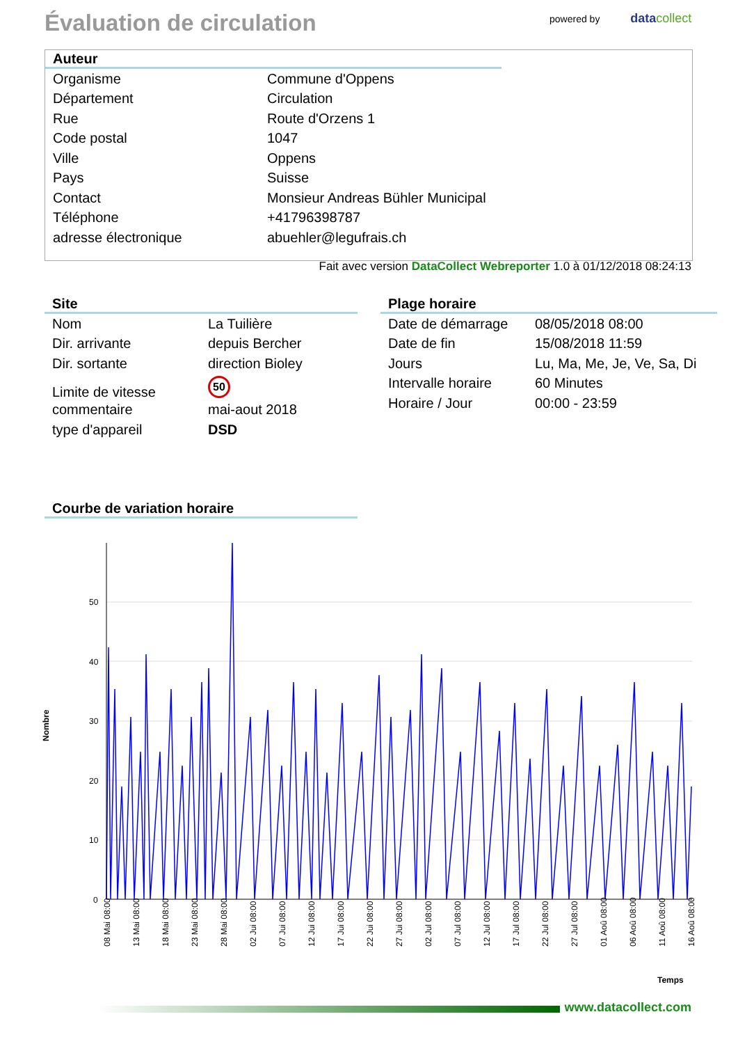Évaluation de circulation powered by datacollect
Auteur
| Organisme | Commune d'Oppens |
| Département | Circulation |
| Rue | Route d'Orzens 1 |
| Code postal | 1047 |
| Ville | Oppens |
| Pays | Suisse |
| Contact | Monsieur Andreas Bühler Municipal |
| Téléphone | +41796398787 |
| adresse électronique | abuehler@legufrais.ch |
Fait avec version DataCollect Webreporter 1.0 à 01/12/2018 08:24:13
Site
| Nom | La Tuilière |
| Dir. arrivante | depuis Bercher |
| Dir. sortante | direction Bioley |
| Limite de vitesse | 50 |
| commentaire | mai-aout 2018 |
| type d'appareil | DSD |
Plage horaire
| Date de démarrage | 08/05/2018 08:00 |
| Date de fin | 15/08/2018 11:59 |
| Jours | Lu, Ma, Me, Je, Ve, Sa, Di |
| Intervalle horaire | 60 Minutes |
| Horaire / Jour | 00:00 - 23:59 |
Courbe de variation horaire
Nombre
50
40
30
20
10
0
08 Mai 08:00
13 Mai 08:00
18 Mai 08:00
23 Mai 08:00
28 Mai 08:00
02 Jui 08:00
07 Jui 08:00
12 Jui 08:00
17 Jui 08:00
22 Jui 08:00
27 Jui 08:00
02 Jul 08:00
07 Jul 08:00
12 Jul 08:00
17 Jul 08:00
22 Jul 08:00
27 Jul 08:00
01 Aoû 08:00
06 Aoû 08:00
11 Aoû 08:00
16 Aoû 08:00
Temps
www.datacollect.com